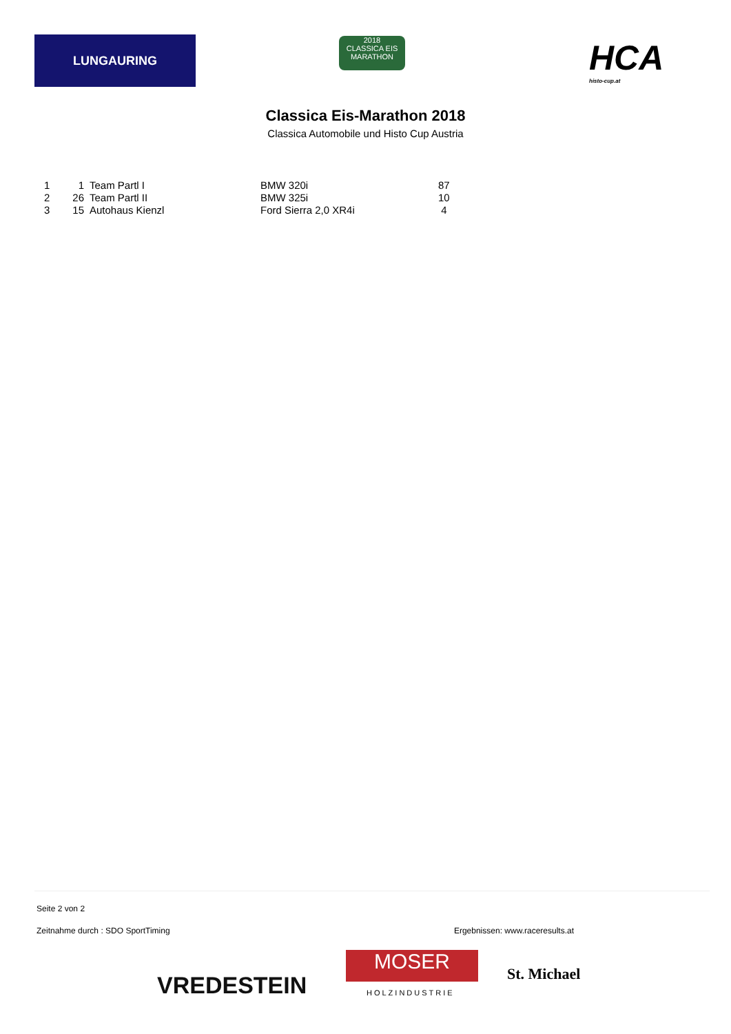LUNGAURING
2018
CLASSICA EIS MARATHON
HCA
histo-cup.at
Classica Eis-Marathon 2018
Classica Automobile und Histo Cup Austria
| 1 | 1 | Team Partl I | BMW 320i | 87 |
| 2 | 26 | Team Partl II | BMW 325i | 10 |
| 3 | 15 | Autohaus Kienzl | Ford Sierra 2,0 XR4i | 4 |
Seite 2 von 2
Zeitnahme durch : SDO SportTiming Ergebnissen: www.raceresults.at
VREDESTEIN
MOSER
HOLZINDUSTRIE
St. Michael